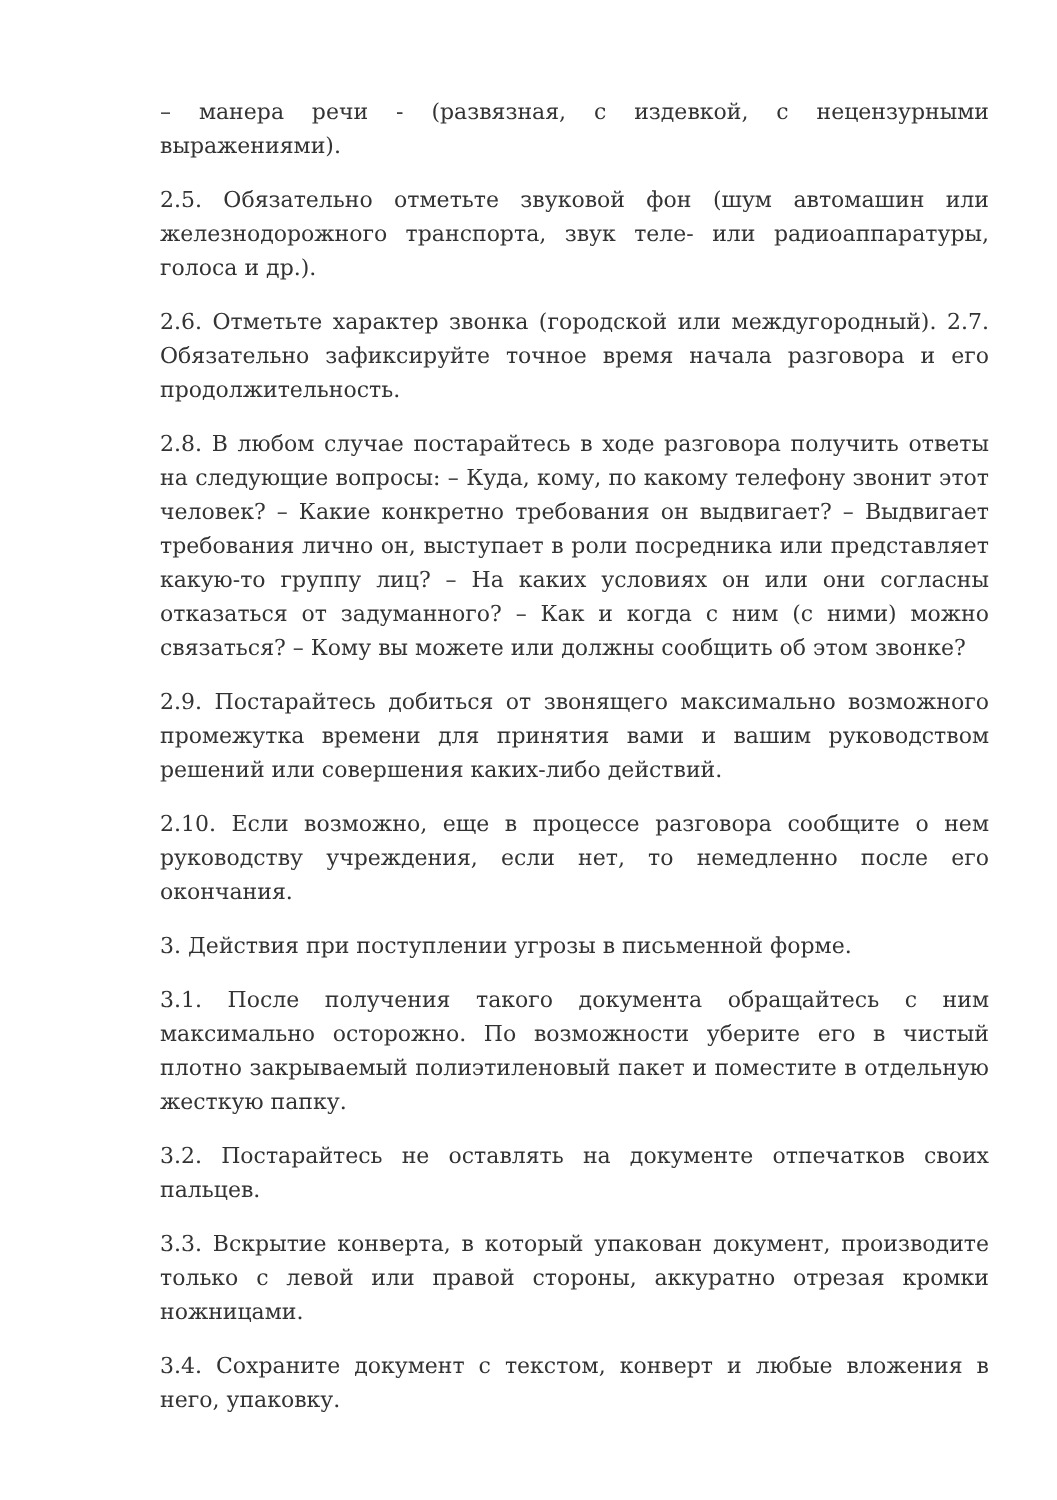– манера речи - (развязная, с издевкой, с нецензурными выражениями).
2.5. Обязательно отметьте звуковой фон (шум автомашин или железнодорожного транспорта, звук теле- или радиоаппаратуры, голоса и др.).
2.6. Отметьте характер звонка (городской или междугородный). 2.7. Обязательно зафиксируйте точное время начала разговора и его продолжительность.
2.8. В любом случае постарайтесь в ходе разговора получить ответы на следующие вопросы: – Куда, кому, по какому телефону звонит этот человек? – Какие конкретно требования он выдвигает? – Выдвигает требования лично он, выступает в роли посредника или представляет какую-то группу лиц? – На каких условиях он или они согласны отказаться от задуманного? – Как и когда с ним (с ними) можно связаться? – Кому вы можете или должны сообщить об этом звонке?
2.9. Постарайтесь добиться от звонящего максимально возможного промежутка времени для принятия вами и вашим руководством решений или совершения каких-либо действий.
2.10. Если возможно, еще в процессе разговора сообщите о нем руководству учреждения, если нет, то немедленно после его окончания.
3. Действия при поступлении угрозы в письменной форме.
3.1. После получения такого документа обращайтесь с ним максимально осторожно. По возможности уберите его в чистый плотно закрываемый полиэтиленовый пакет и поместите в отдельную жесткую папку.
3.2. Постарайтесь не оставлять на документе отпечатков своих пальцев.
3.3. Вскрытие конверта, в который упакован документ, производите только с левой или правой стороны, аккуратно отрезая кромки ножницами.
3.4. Сохраните документ с текстом, конверт и любые вложения в него, упаковку.